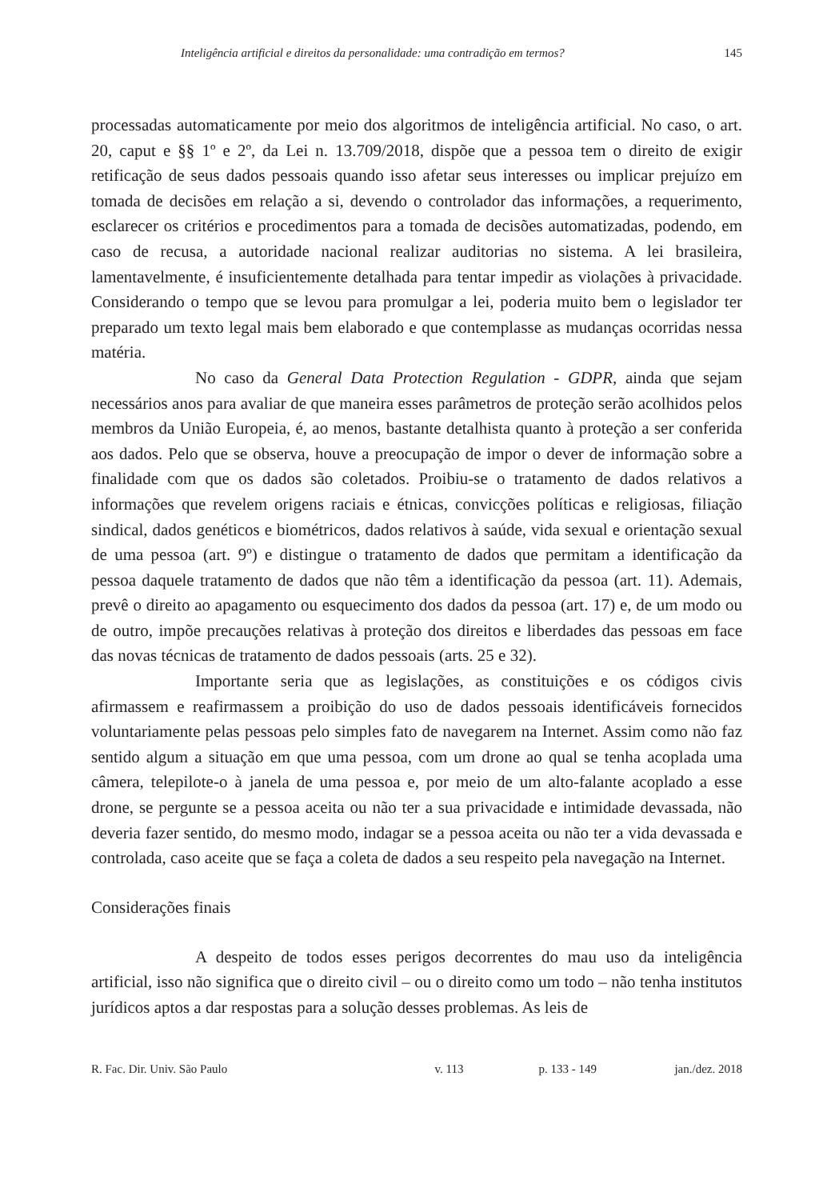Inteligência artificial e direitos da personalidade: uma contradição em termos? 145
processadas automaticamente por meio dos algoritmos de inteligência artificial. No caso, o art. 20, caput e §§ 1º e 2º, da Lei n. 13.709/2018, dispõe que a pessoa tem o direito de exigir retificação de seus dados pessoais quando isso afetar seus interesses ou implicar prejuízo em tomada de decisões em relação a si, devendo o controlador das informações, a requerimento, esclarecer os critérios e procedimentos para a tomada de decisões automatizadas, podendo, em caso de recusa, a autoridade nacional realizar auditorias no sistema. A lei brasileira, lamentavelmente, é insuficientemente detalhada para tentar impedir as violações à privacidade. Considerando o tempo que se levou para promulgar a lei, poderia muito bem o legislador ter preparado um texto legal mais bem elaborado e que contemplasse as mudanças ocorridas nessa matéria.
No caso da General Data Protection Regulation - GDPR, ainda que sejam necessários anos para avaliar de que maneira esses parâmetros de proteção serão acolhidos pelos membros da União Europeia, é, ao menos, bastante detalhista quanto à proteção a ser conferida aos dados. Pelo que se observa, houve a preocupação de impor o dever de informação sobre a finalidade com que os dados são coletados. Proibiu-se o tratamento de dados relativos a informações que revelem origens raciais e étnicas, convicções políticas e religiosas, filiação sindical, dados genéticos e biométricos, dados relativos à saúde, vida sexual e orientação sexual de uma pessoa (art. 9º) e distingue o tratamento de dados que permitam a identificação da pessoa daquele tratamento de dados que não têm a identificação da pessoa (art. 11). Ademais, prevê o direito ao apagamento ou esquecimento dos dados da pessoa (art. 17) e, de um modo ou de outro, impõe precauções relativas à proteção dos direitos e liberdades das pessoas em face das novas técnicas de tratamento de dados pessoais (arts. 25 e 32).
Importante seria que as legislações, as constituições e os códigos civis afirmassem e reafirmassem a proibição do uso de dados pessoais identificáveis fornecidos voluntariamente pelas pessoas pelo simples fato de navegarem na Internet. Assim como não faz sentido algum a situação em que uma pessoa, com um drone ao qual se tenha acoplada uma câmera, telepilote-o à janela de uma pessoa e, por meio de um alto-falante acoplado a esse drone, se pergunte se a pessoa aceita ou não ter a sua privacidade e intimidade devassada, não deveria fazer sentido, do mesmo modo, indagar se a pessoa aceita ou não ter a vida devassada e controlada, caso aceite que se faça a coleta de dados a seu respeito pela navegação na Internet.
Considerações finais
A despeito de todos esses perigos decorrentes do mau uso da inteligência artificial, isso não significa que o direito civil – ou o direito como um todo – não tenha institutos jurídicos aptos a dar respostas para a solução desses problemas. As leis de
R. Fac. Dir. Univ. São Paulo v. 113 p. 133 - 149 jan./dez. 2018